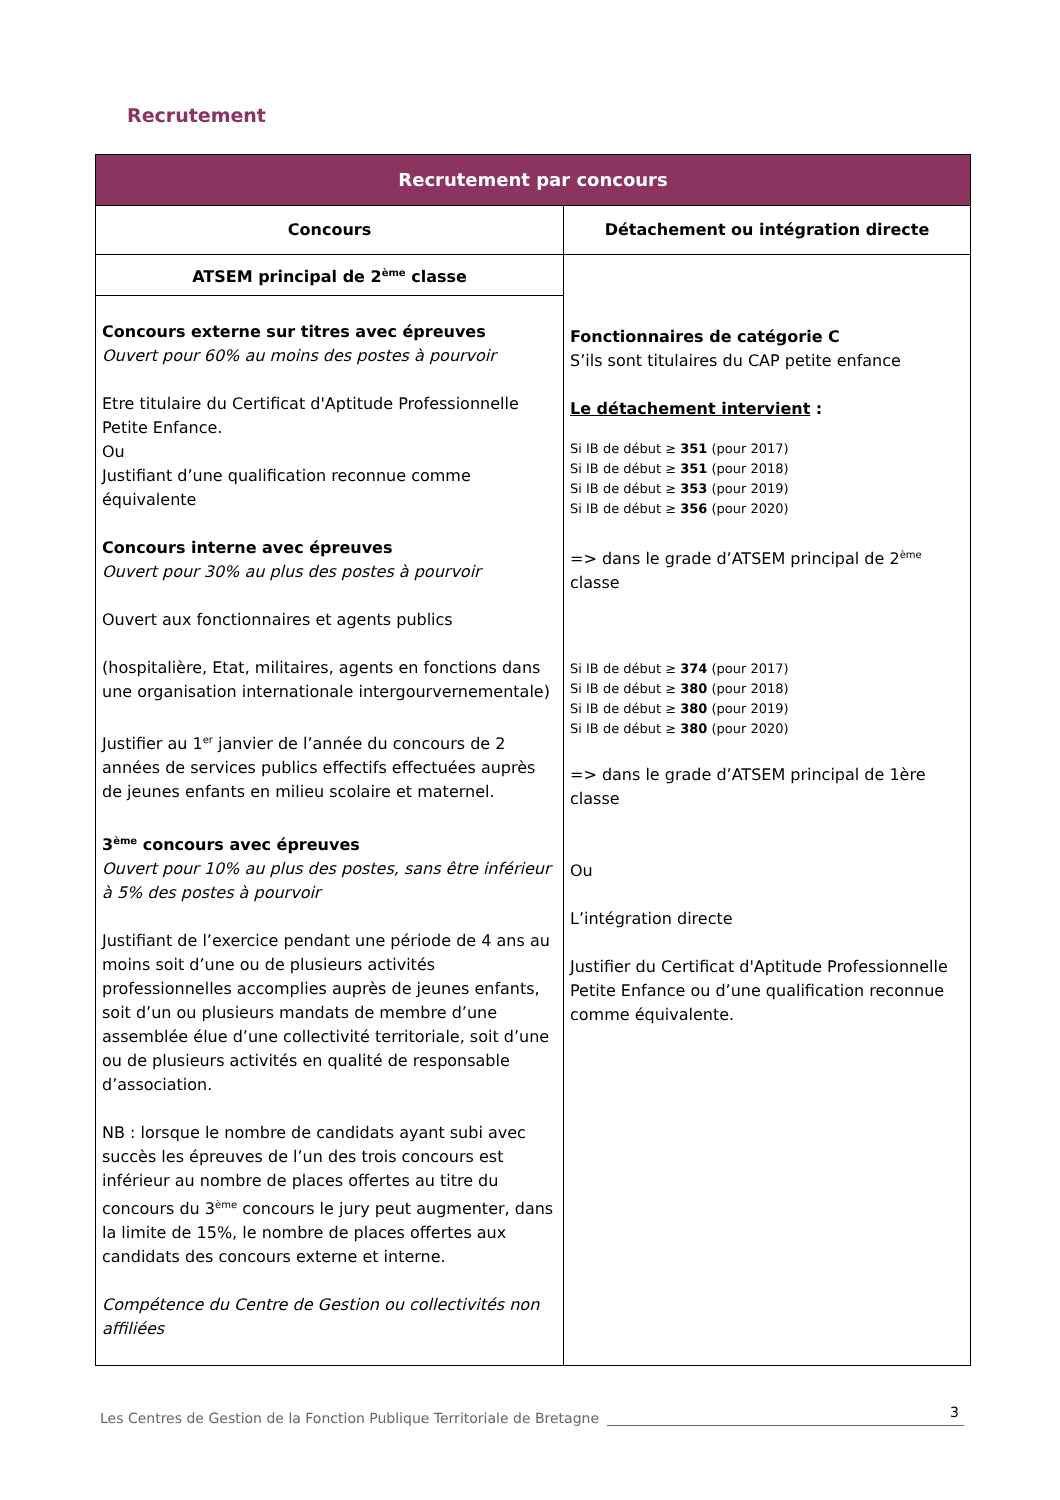Recrutement
| Recrutement par concours | |
| --- | --- |
| Concours | Détachement ou intégration directe |
| ATSEM principal de 2<sup>ème</sup> classe | Fonctionnaires de catégorie C S’ils sont titulaires du CAP petite enfance Le détachement intervient : Si IB de début ≥ 351 (pour 2017) Si IB de début ≥ 351 (pour 2018) Si IB de début ≥ 353 (pour 2019) Si IB de début ≥ 356 (pour 2020) => dans le grade d’ATSEM principal de 2<sup>ème</sup> classe Si IB de début ≥ 374 (pour 2017) Si IB de début ≥ 380 (pour 2018) Si IB de début ≥ 380 (pour 2019) Si IB de début ≥ 380 (pour 2020) => dans le grade d’ATSEM principal de 1ère classe Ou L’intégration directe Justifier du Certificat d'Aptitude Professionnelle Petite Enfance ou d’une qualification reconnue comme équivalente. |
| Concours externe sur titres avec épreuves Ouvert pour 60% au moins des postes à pourvoir Etre titulaire du Certificat d'Aptitude Professionnelle Petite Enfance. Ou Justifiant d’une qualification reconnue comme équivalente Concours interne avec épreuves Ouvert pour 30% au plus des postes à pourvoir Ouvert aux fonctionnaires et agents publics (hospitalière, Etat, militaires, agents en fonctions dans une organisation internationale intergourvernementale) Justifier au 1<sup>er</sup> janvier de l’année du concours de 2 années de services publics effectifs effectuées auprès de jeunes enfants en milieu scolaire et maternel. 3<sup>ème</sup> concours avec épreuves Ouvert pour 10% au plus des postes, sans être inférieur à 5% des postes à pourvoir Justifiant de l’exercice pendant une période de 4 ans au moins soit d’une ou de plusieurs activités professionnelles accomplies auprès de jeunes enfants, soit d’un ou plusieurs mandats de membre d’une assemblée élue d’une collectivité territoriale, soit d’une ou de plusieurs activités en qualité de responsable d’association. NB : lorsque le nombre de candidats ayant subi avec succès les épreuves de l’un des trois concours est inférieur au nombre de places offertes au titre du concours du 3<sup>ème</sup> concours le jury peut augmenter, dans la limite de 15%, le nombre de places offertes aux candidats des concours externe et interne. Compétence du Centre de Gestion ou collectivités non affiliées | |
Les Centres de Gestion de la Fonction Publique Territoriale de Bretagne 3